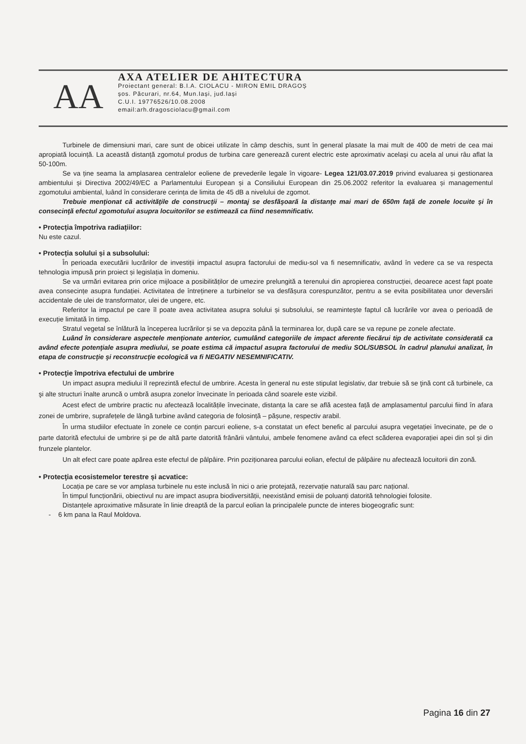AA
AXA ATELIER DE AHITECTURA
Proiectant general: B.I.A. CIOLACU - MIRON EMIL DRAGOȘ
șos. Păcurari, nr.64, Mun.Iași, jud.Iași
C.U.I. 19776526/10.08.2008
email:arh.dragosciolacu@gmail.com
Turbinele de dimensiuni mari, care sunt de obicei utilizate în câmp deschis, sunt în general plasate la mai mult de 400 de metri de cea mai apropiată locuință. La această distanță zgomotul produs de turbina care generează curent electric este aproximativ acelaşi cu acela al unui râu aflat la 50-100m.
Se va ține seama la amplasarea centralelor eoliene de prevederile legale în vigoare- Legea 121/03.07.2019 privind evaluarea și gestionarea ambientului și Directiva 2002/49/EC a Parlamentului European și a Consiliului European din 25.06.2002 referitor la evaluarea și managementul zgomotului ambiental, luând în considerare cerința de limita de 45 dB a nivelului de zgomot.
Trebuie menţionat că activităţile de construcţii – montaj se desfăşoară la distanţe mai mari de 650m faţă de zonele locuite şi în consecinţă efectul zgomotului asupra locuitorilor se estimează ca fiind nesemnificativ.
• Protecția împotriva radiațiilor:
Nu este cazul.
• Protecția solului și a subsolului:
În perioada executării lucrărilor de investiții impactul asupra factorului de mediu-sol va fi nesemnificativ, având în vedere ca se va respecta tehnologia impusă prin proiect și legislația în domeniu.
Se va urmări evitarea prin orice mijloace a posibilităților de umezire prelungită a terenului din apropierea construcției, deoarece acest fapt poate avea consecințe asupra fundației. Activitatea de întreținere a turbinelor se va desfășura corespunzător, pentru a se evita posibilitatea unor deversări accidentale de ulei de transformator, ulei de ungere, etc.
Referitor la impactul pe care îl poate avea activitatea asupra solului și subsolului, se reamintește faptul că lucrările vor avea o perioadă de execuție limitată în timp.
Stratul vegetal se înlătură la începerea lucrărilor și se va depozita până la terminarea lor, după care se va repune pe zonele afectate.
Luând în considerare aspectele menţionate anterior, cumulând categoriile de impact aferente fiecărui tip de activitate considerată ca având efecte potenţiale asupra mediului, se poate estima că impactul asupra factorului de mediu SOL/SUBSOL în cadrul planului analizat, în etapa de construcţie şi reconstrucţie ecologică va fi NEGATIV NESEMNIFICATIV.
• Protecţie împotriva efectului de umbrire
Un impact asupra mediului îl reprezintă efectul de umbrire. Acesta în general nu este stipulat legislativ, dar trebuie să se ţină cont că turbinele, ca şi alte structuri înalte aruncă o umbră asupra zonelor învecinate în perioada când soarele este vizibil.
Acest efect de umbrire practic nu afectează localitățile învecinate, distanța la care se află acestea față de amplasamentul parcului fiind în afara zonei de umbrire, suprafețele de lângă turbine având categoria de folosință – pășune, respectiv arabil.
În urma studiilor efectuate în zonele ce conțin parcuri eoliene, s-a constatat un efect benefic al parcului asupra vegetației învecinate, pe de o parte datorită efectului de umbrire și pe de altă parte datorită frânării vântului, ambele fenomene având ca efect scăderea evaporației apei din sol și din frunzele plantelor.
Un alt efect care poate apărea este efectul de pâlpâire. Prin poziționarea parcului eolian, efectul de pâlpâire nu afectează locuitorii din zonă.
• Protecţia ecosistemelor terestre și acvatice:
Locația pe care se vor amplasa turbinele nu este inclusă în nici o arie protejată, rezervație naturală sau parc național.
În timpul funcționării, obiectivul nu are impact asupra biodiversității, neexistând emisii de poluanți datorită tehnologiei folosite.
Distanțele aproximative măsurate în linie dreaptă de la parcul eolian la principalele puncte de interes biogeografic sunt:
- 6 km pana la Raul Moldova.
Pagina 16 din 27